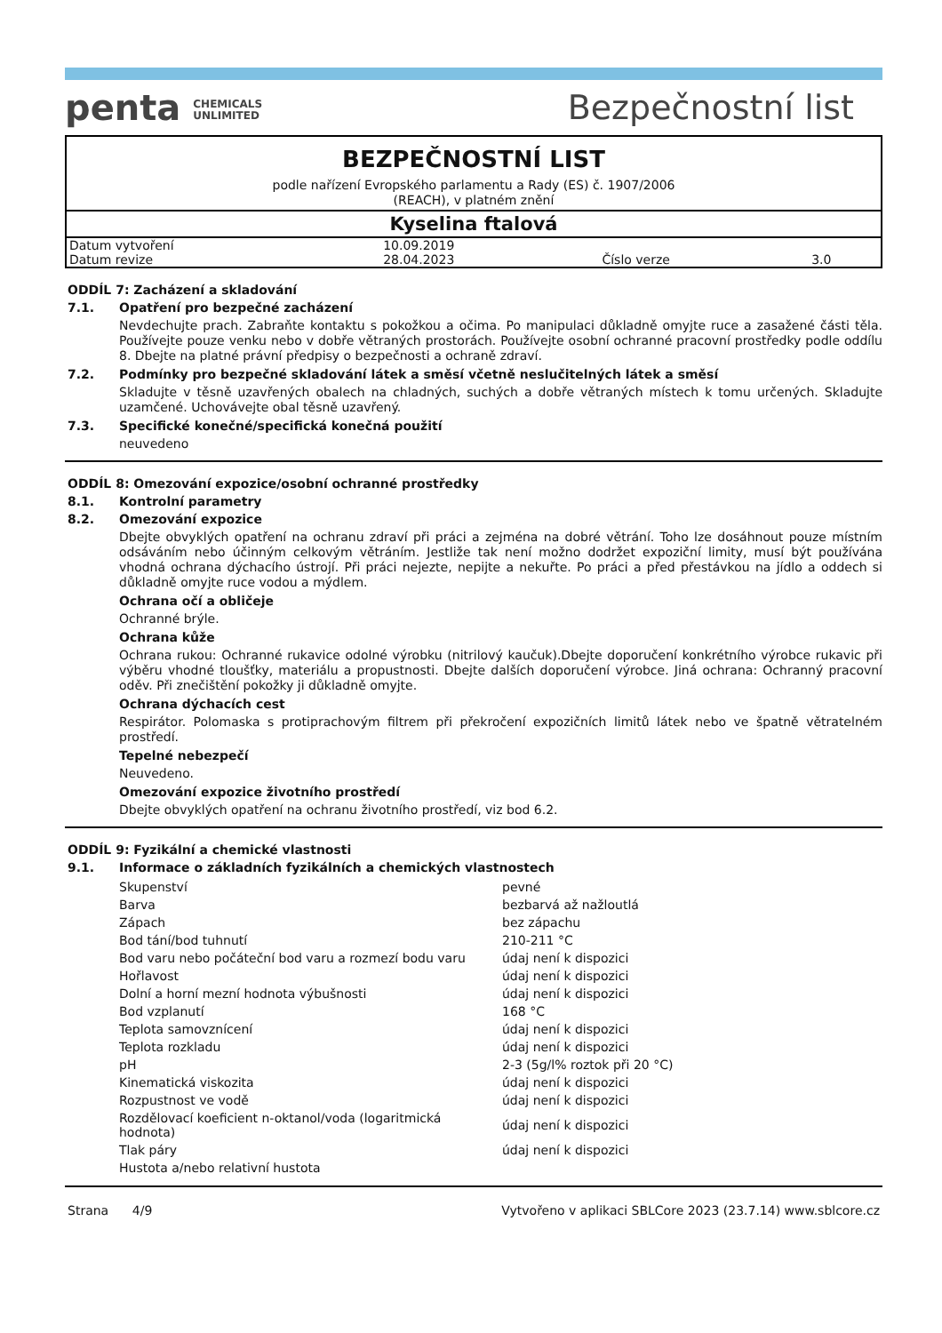penta CHEMICALS
UNLIMITED
Bezpečnostní list
BEZPEČNOSTNÍ LIST
podle nařízení Evropského parlamentu a Rady (ES) č. 1907/2006
(REACH), v platném znění
Kyselina ftalová
| Datum vytvoření | 10.09.2019 | | |
| Datum revize | 28.04.2023 | Číslo verze | 3.0 |
ODDÍL 7: Zacházení a skladování
7.1. Opatření pro bezpečné zacházení
Nevdechujte prach. Zabraňte kontaktu s pokožkou a očima. Po manipulaci důkladně omyjte ruce a zasažené části těla. Používejte pouze venku nebo v dobře větraných prostorách. Používejte osobní ochranné pracovní prostředky podle oddílu 8. Dbejte na platné právní předpisy o bezpečnosti a ochraně zdraví.
7.2. Podmínky pro bezpečné skladování látek a směsí včetně neslučitelných látek a směsí
Skladujte v těsně uzavřených obalech na chladných, suchých a dobře větraných místech k tomu určených. Skladujte uzamčené. Uchovávejte obal těsně uzavřený.
7.3. Specifické konečné/specifická konečná použití
neuvedeno
ODDÍL 8: Omezování expozice/osobní ochranné prostředky
8.1. Kontrolní parametry
8.2. Omezování expozice
Dbejte obvyklých opatření na ochranu zdraví při práci a zejména na dobré větrání. Toho lze dosáhnout pouze místním odsáváním nebo účinným celkovým větráním. Jestliže tak není možno dodržet expoziční limity, musí být používána vhodná ochrana dýchacího ústrojí. Při práci nejezte, nepijte a nekuřte. Po práci a před přestávkou na jídlo a oddech si důkladně omyjte ruce vodou a mýdlem.
Ochrana očí a obličeje
Ochranné brýle.
Ochrana kůže
Ochrana rukou: Ochranné rukavice odolné výrobku (nitrilový kaučuk).Dbejte doporučení konkrétního výrobce rukavic při výběru vhodné tloušťky, materiálu a propustnosti. Dbejte dalších doporučení výrobce. Jiná ochrana: Ochranný pracovní oděv. Při znečištění pokožky ji důkladně omyjte.
Ochrana dýchacích cest
Respirátor. Polomaska s protiprachovým filtrem při překročení expozičních limitů látek nebo ve špatně větratelném prostředí.
Tepelné nebezpečí
Neuvedeno.
Omezování expozice životního prostředí
Dbejte obvyklých opatření na ochranu životního prostředí, viz bod 6.2.
ODDÍL 9: Fyzikální a chemické vlastnosti
9.1. Informace o základních fyzikálních a chemických vlastnostech
| Skupenství | pevné |
| Barva | bezbarvá až nažloutlá |
| Zápach | bez zápachu |
| Bod tání/bod tuhnutí | 210-211 °C |
| Bod varu nebo počáteční bod varu a rozmezí bodu varu | údaj není k dispozici |
| Hořlavost | údaj není k dispozici |
| Dolní a horní mezní hodnota výbušnosti | údaj není k dispozici |
| Bod vzplanutí | 168 °C |
| Teplota samovznícení | údaj není k dispozici |
| Teplota rozkladu | údaj není k dispozici |
| pH | 2-3 (5g/l% roztok při 20 °C) |
| Kinematická viskozita | údaj není k dispozici |
| Rozpustnost ve vodě | údaj není k dispozici |
| Rozdělovací koeficient n-oktanol/voda (logaritmická hodnota) | údaj není k dispozici |
| Tlak páry | údaj není k dispozici |
| Hustota a/nebo relativní hustota | |
Strana 4/9 Vytvořeno v aplikaci SBLCore 2023 (23.7.14) www.sblcore.cz